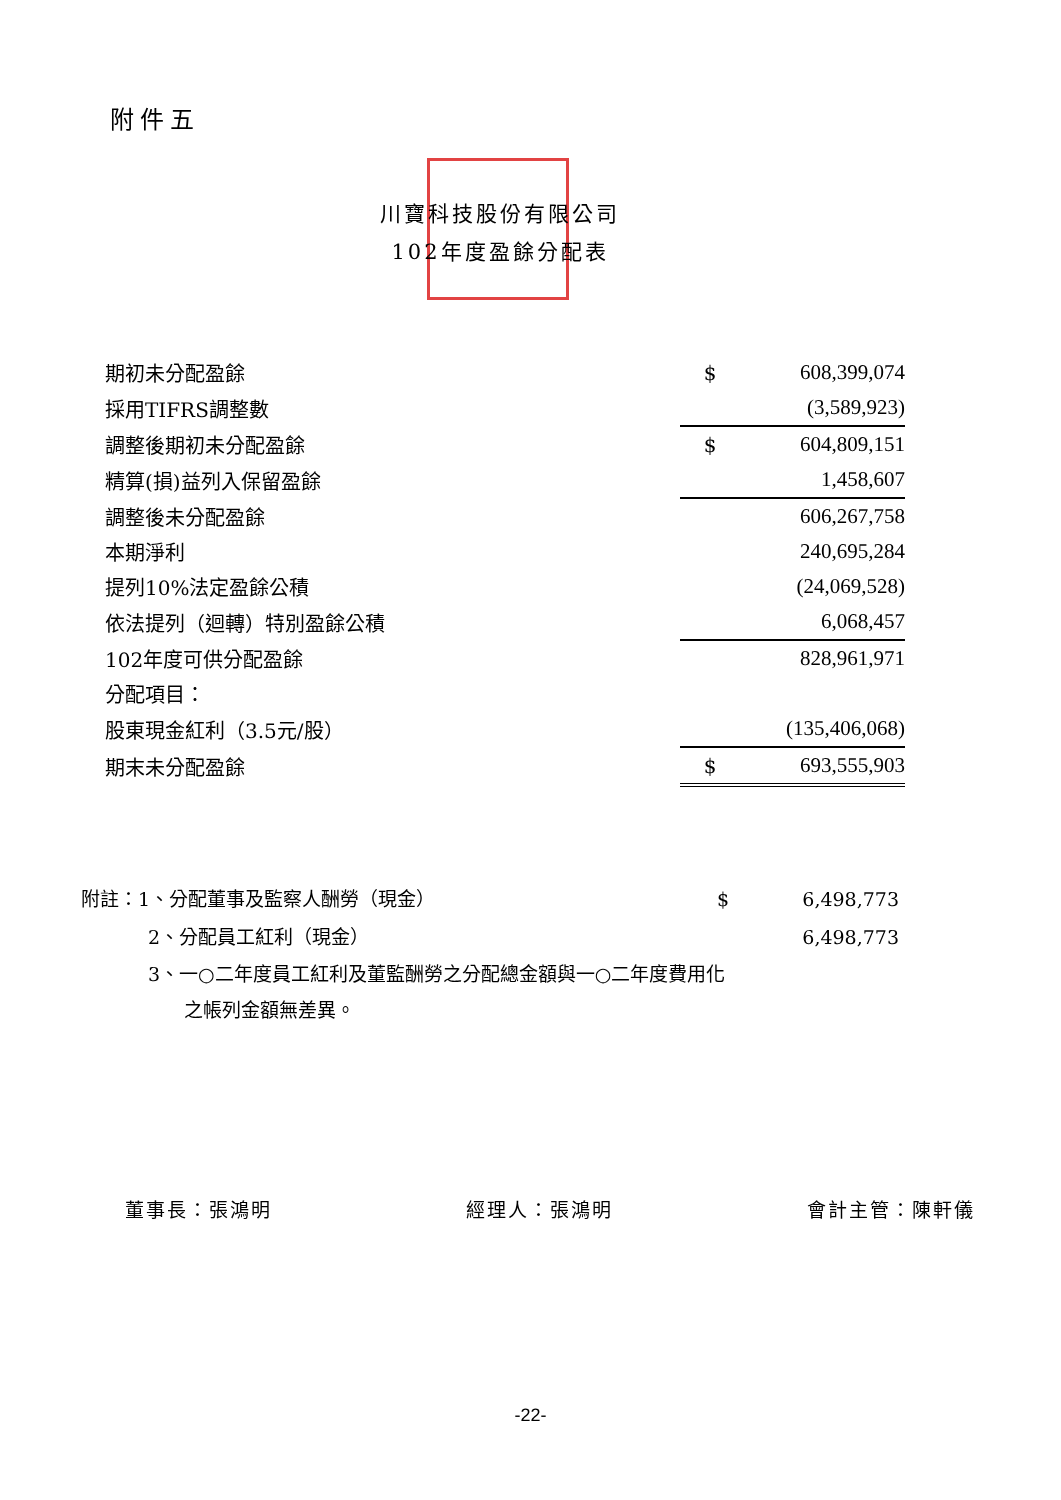附件五
川寶科技股份有限公司
102年度盈餘分配表
| 期初未分配盈餘 | $ | 608,399,074 |
| 採用TIFRS調整數 | | (3,589,923) |
| 調整後期初未分配盈餘 | $ | 604,809,151 |
| 精算(損)益列入保留盈餘 | | 1,458,607 |
| 調整後未分配盈餘 | | 606,267,758 |
| 本期淨利 | | 240,695,284 |
| 提列10%法定盈餘公積 | | (24,069,528) |
| 依法提列（迴轉）特別盈餘公積 | | 6,068,457 |
| 102年度可供分配盈餘 | | 828,961,971 |
| 分配項目： | | |
| 股東現金紅利（3.5元/股） | | (135,406,068) |
| 期末未分配盈餘 | $ | 693,555,903 |
| 附註：1、分配董事及監察人酬勞（現金） | $ | 6,498,773 |
| 2、分配員工紅利（現金） | | 6,498,773 |
3、一○二年度員工紅利及董監酬勞之分配總金額與一○二年度費用化
之帳列金額無差異。
董事長：張鴻明 經理人：張鴻明 會計主管：陳軒儀
-22-